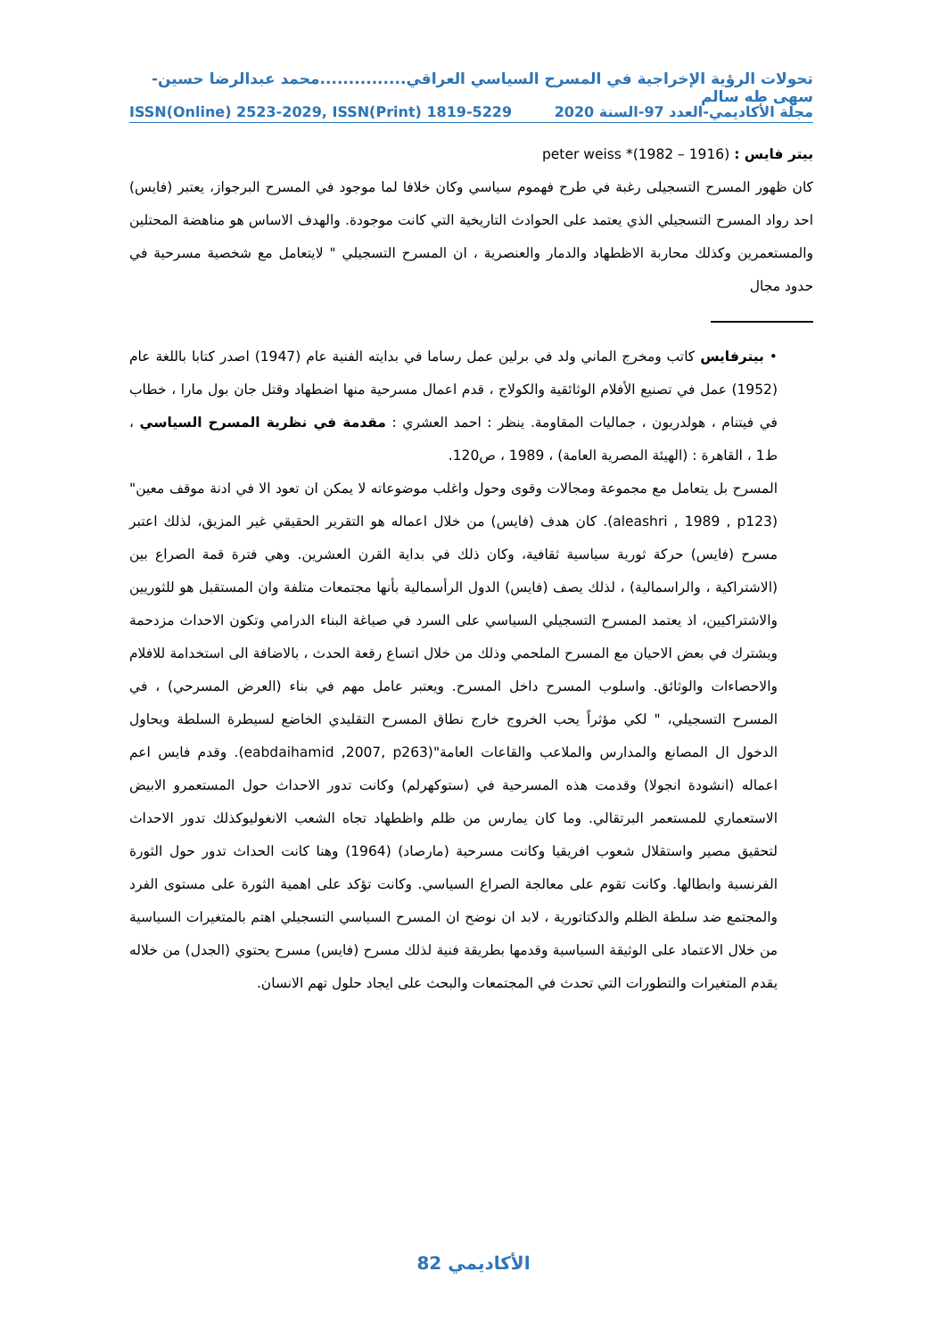تحولات الرؤية الإخراجية في المسرح السياسي العراقي...............محمد عبدالرضا حسين-سهى طه سالم
مجلة الأكاديمي-العدد 97-السنة 2020 ISSN(Online) 2523-2029, ISSN(Print) 1819-5229
بيتر فايس : (1916 – 1982)* peter weiss
كان ظهور المسرح التسجيلى رغبة في طرح فهموم سياسي وكان خلافا لما موجود في المسرح البرجواز، يعتبر (فايس) احد رواد المسرح التسجيلي الذي يعتمد على الحوادث التاريخية التي كانت موجودة. والهدف الاساس هو مناهضة المحتلين والمستعمرين وكذلك محاربة الاظطهاد والدمار والعنصرية ، ان المسرح التسجيلي " لايتعامل مع شخصية مسرحية في حدود مجال
• بيترفايس كاتب ومخرج الماني ولد في برلين عمل رساما في بدايته الفنية عام (1947) اصدر كتابا باللغة عام (1952) عمل في تصنيع الأفلام الوثائقية والكولاج ، قدم اعمال مسرحية منها اضطهاد وقتل جان بول مارا ، خطاب في فيتنام ، هولدريون ، جماليات المقاومة. ينظر : احمد العشري : مقدمة في نظرية المسرح السياسي ، ط1 ، القاهرة : (الهيئة المصرية العامة) ، 1989 ، ص120.
المسرح بل يتعامل مع مجموعة ومجالات وقوى وحول واغلب موضوعاته لا يمكن ان تعود الا في ادنة موقف معين" (aleashri , 1989 , p123). كان هدف (فايس) من خلال اعماله هو التقرير الحقيقي غير المزيق، لذلك اعتبر مسرح (فايس) حركة ثورية سياسية ثقافية، وكان ذلك في بداية القرن العشرين. وهي فترة قمة الصراع بين (الاشتراكية ، والراسمالية) ، لذلك يصف (فايس) الدول الرأسمالية بأنها مجتمعات متلفة وان المستقبل هو للثوريين والاشتراكيين، اذ يعتمد المسرح التسجيلي السياسي على السرد في صياغة البناء الدرامي وتكون الاحداث مزدحمة ويشترك في بعض الاحيان مع المسرح الملحمي وذلك من خلال اتساع رقعة الحدث ، بالاضافة الى استخدامة للافلام والاحصاءات والوثائق. واسلوب المسرح داخل المسرح. ويعتبر عامل مهم في بناء (العرض المسرحي) ، في المسرح التسجيلي، " لكي مؤثراً يحب الخروج خارج نطاق المسرح التقليدي الخاضع لسيطرة السلطة ويحاول الدخول ال المصانع والمدارس والملاعب والقاعات العامة"(eabdaihamid ,2007, p263). وقدم فايس اعم اعماله (انشودة انجولا) وقدمت هذه المسرحية في (ستوكهرلم) وكانت تدور الاحداث حول المستعمرو الابيض الاستعماري للمستعمر البرتقالي. وما كان يمارس من ظلم واظطهاد تجاه الشعب الانغوليوكذلك تدور الاحداث لتحقيق مصير واستقلال شعوب افريقيا وكانت مسرحية (مارصاد) (1964) وهنا كانت الحداث تدور حول الثورة الفرنسية وابطالها. وكانت تقوم على معالجة الصراع السياسي. وكانت تؤكد على اهمية الثورة على مستوى الفرد والمجتمع ضد سلطة الظلم والدكتاتورية ، لابد ان نوضح ان المسرح السياسي التسجيلي اهتم بالمتغيرات السياسية من خلال الاعتماد على الوثيقة السياسية وقدمها بطريقة فنية لذلك مسرح (فايس) مسرح يحتوي (الجدل) من خلاله يقدم المتغيرات والتطورات التي تحدث في المجتمعات والبحث على ايجاد حلول تهم الانسان.
الأكاديمي 82